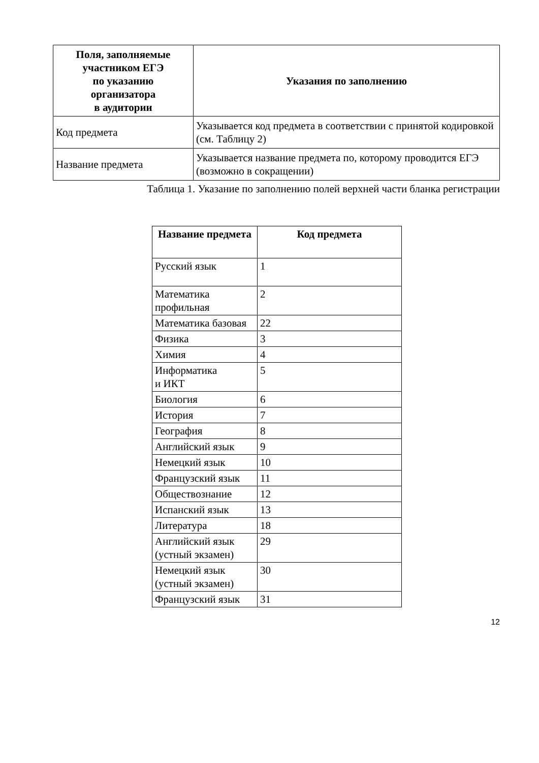| Поля, заполняемые участником ЕГЭ по указанию организатора в аудитории | Указания по заполнению |
| --- | --- |
| Код предмета | Указывается код предмета в соответствии с принятой кодировкой (см. Таблицу 2) |
| Название предмета | Указывается название предмета по, которому проводится ЕГЭ (возможно в сокращении) |
Таблица 1. Указание по заполнению полей верхней части бланка регистрации
| Название предмета | Код предмета |
| --- | --- |
| Русский язык | 1 |
| Математика профильная | 2 |
| Математика базовая | 22 |
| Физика | 3 |
| Химия | 4 |
| Информатика и ИКТ | 5 |
| Биология | 6 |
| История | 7 |
| География | 8 |
| Английский язык | 9 |
| Немецкий язык | 10 |
| Французский язык | 11 |
| Обществознание | 12 |
| Испанский язык | 13 |
| Литература | 18 |
| Английский язык (устный экзамен) | 29 |
| Немецкий язык (устный экзамен) | 30 |
| Французский язык | 31 |
12